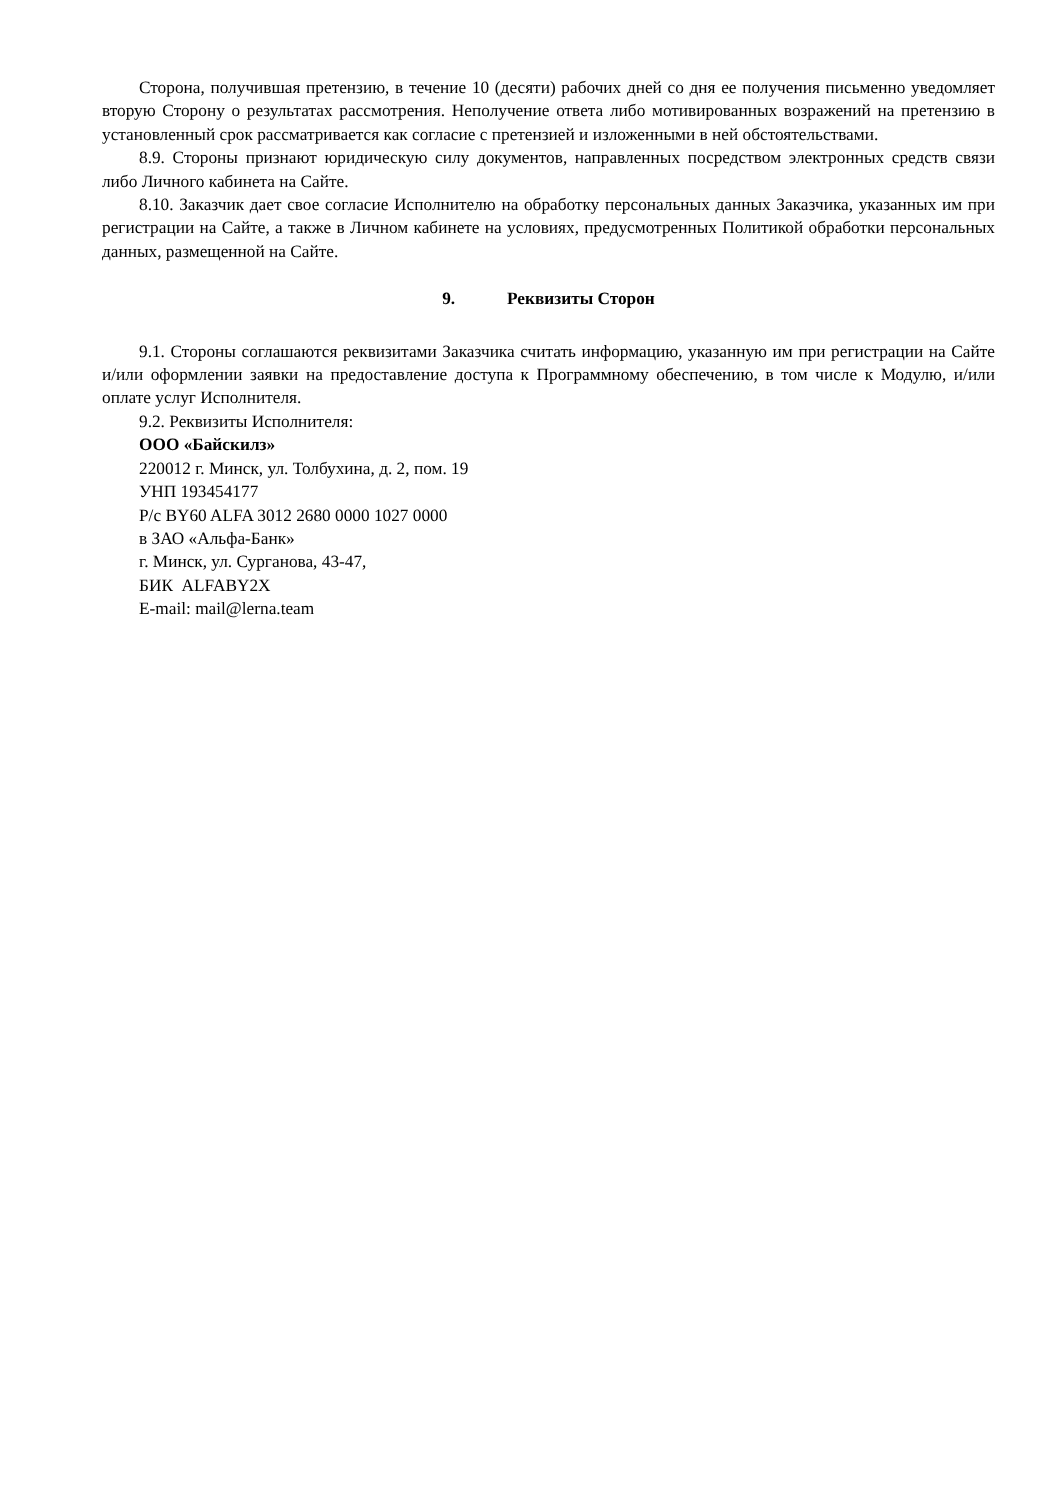Сторона, получившая претензию, в течение 10 (десяти) рабочих дней со дня ее получения письменно уведомляет вторую Сторону о результатах рассмотрения. Неполучение ответа либо мотивированных возражений на претензию в установленный срок рассматривается как согласие с претензией и изложенными в ней обстоятельствами.
8.9. Стороны признают юридическую силу документов, направленных посредством электронных средств связи либо Личного кабинета на Сайте.
8.10. Заказчик дает свое согласие Исполнителю на обработку персональных данных Заказчика, указанных им при регистрации на Сайте, а также в Личном кабинете на условиях, предусмотренных Политикой обработки персональных данных, размещенной на Сайте.
9. Реквизиты Сторон
9.1. Стороны соглашаются реквизитами Заказчика считать информацию, указанную им при регистрации на Сайте и/или оформлении заявки на предоставление доступа к Программному обеспечению, в том числе к Модулю, и/или оплате услуг Исполнителя.
9.2. Реквизиты Исполнителя:
ООО «Байскилз»
220012 г. Минск, ул. Толбухина, д. 2, пом. 19
УНП 193454177
Р/с BY60 ALFA 3012 2680 0000 1027 0000
в ЗАО «Альфа-Банк»
г. Минск, ул. Сурганова, 43-47,
БИК ALFABY2X
E-mail: mail@lerna.team